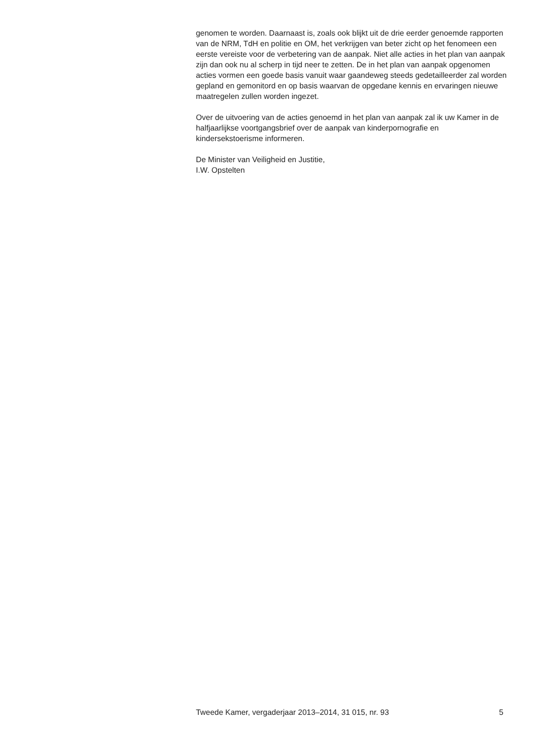genomen te worden. Daarnaast is, zoals ook blijkt uit de drie eerder genoemde rapporten van de NRM, TdH en politie en OM, het verkrijgen van beter zicht op het fenomeen een eerste vereiste voor de verbetering van de aanpak. Niet alle acties in het plan van aanpak zijn dan ook nu al scherp in tijd neer te zetten. De in het plan van aanpak opgenomen acties vormen een goede basis vanuit waar gaandeweg steeds gedetailleerder zal worden gepland en gemonitord en op basis waarvan de opgedane kennis en ervaringen nieuwe maatregelen zullen worden ingezet.
Over de uitvoering van de acties genoemd in het plan van aanpak zal ik uw Kamer in de halfjaarlijkse voortgangsbrief over de aanpak van kinderpornografie en kindersekstoerisme informeren.
De Minister van Veiligheid en Justitie,
I.W. Opstelten
Tweede Kamer, vergaderjaar 2013–2014, 31 015, nr. 93 5